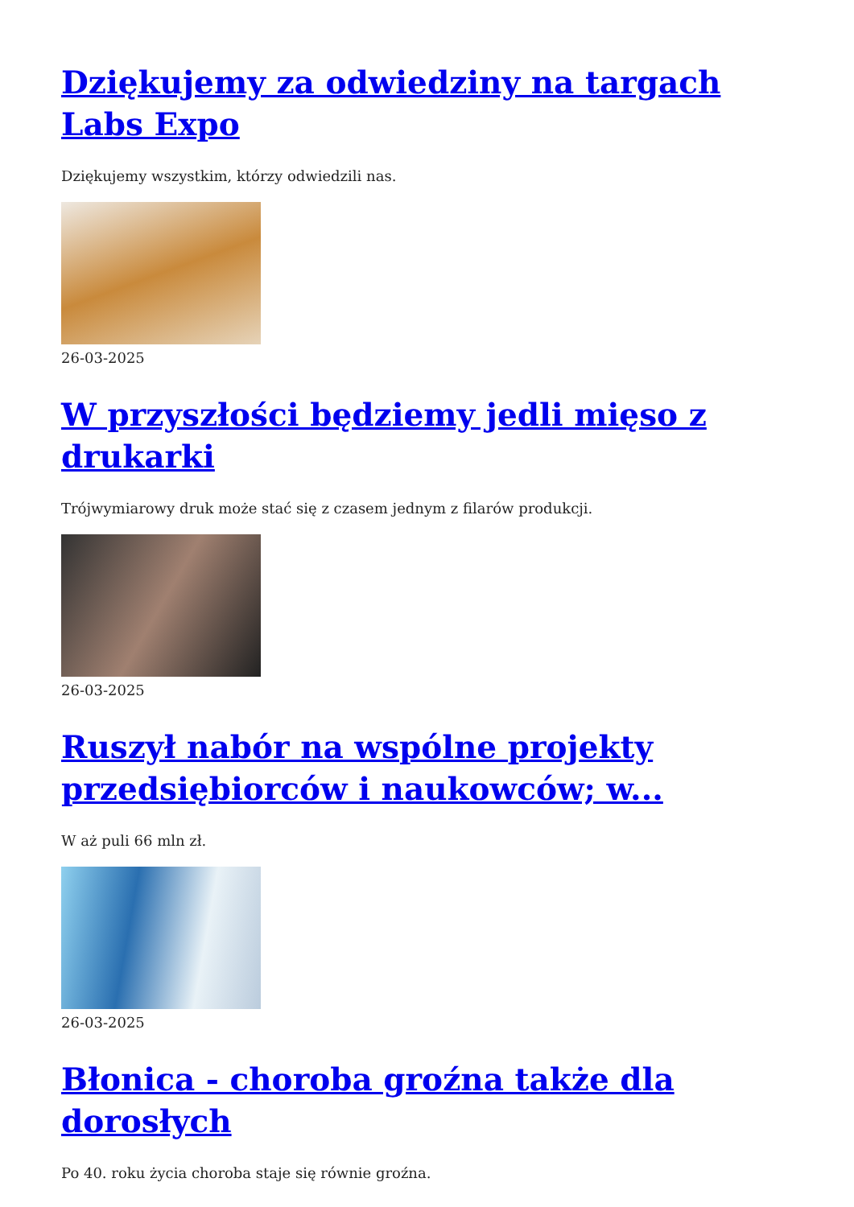Dziękujemy za odwiedziny na targach Labs Expo
Dziękujemy wszystkim, którzy odwiedzili nas.
26-03-2025
W przyszłości będziemy jedli mięso z drukarki
Trójwymiarowy druk może stać się z czasem jednym z filarów produkcji.
26-03-2025
Ruszył nabór na wspólne projekty przedsiębiorców i naukowców; w...
W aż puli 66 mln zł.
26-03-2025
Błonica - choroba groźna także dla dorosłych
Po 40. roku życia choroba staje się równie groźna.